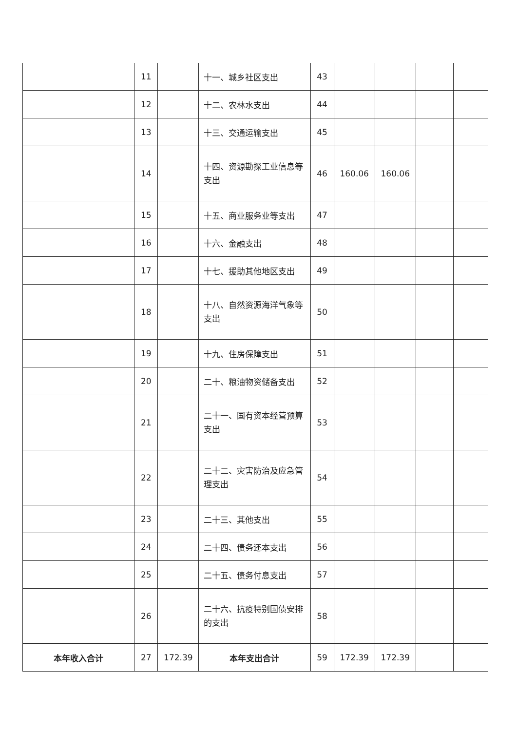| | 11 | | 十一、城乡社区支出 | 43 | | | | |
| | 12 | | 十二、农林水支出 | 44 | | | | |
| | 13 | | 十三、交通运输支出 | 45 | | | | |
| | 14 | | 十四、资源勘探工业信息等支出 | 46 | 160.06 | 160.06 | | |
| | 15 | | 十五、商业服务业等支出 | 47 | | | | |
| | 16 | | 十六、金融支出 | 48 | | | | |
| | 17 | | 十七、援助其他地区支出 | 49 | | | | |
| | 18 | | 十八、自然资源海洋气象等支出 | 50 | | | | |
| | 19 | | 十九、住房保障支出 | 51 | | | | |
| | 20 | | 二十、粮油物资储备支出 | 52 | | | | |
| | 21 | | 二十一、国有资本经营预算支出 | 53 | | | | |
| | 22 | | 二十二、灾害防治及应急管理支出 | 54 | | | | |
| | 23 | | 二十三、其他支出 | 55 | | | | |
| | 24 | | 二十四、债务还本支出 | 56 | | | | |
| | 25 | | 二十五、债务付息支出 | 57 | | | | |
| | 26 | | 二十六、抗疫特别国债安排的支出 | 58 | | | | |
| 本年收入合计 | 27 | 172.39 | 本年支出合计 | 59 | 172.39 | 172.39 | | |